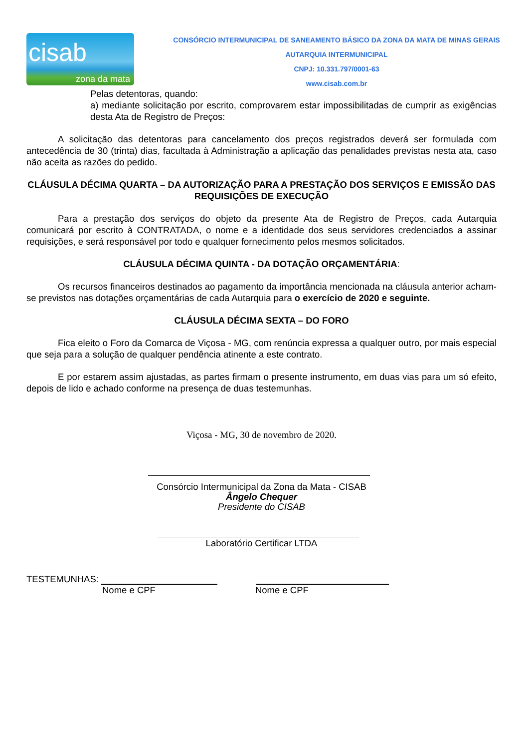cisab
zona da mata
CONSÓRCIO INTERMUNICIPAL DE SANEAMENTO BÁSICO DA ZONA DA MATA DE MINAS GERAIS
AUTARQUIA INTERMUNICIPAL
CNPJ: 10.331.797/0001-63
www.cisab.com.br
Pelas detentoras, quando:
a) mediante solicitação por escrito, comprovarem estar impossibilitadas de cumprir as exigências desta Ata de Registro de Preços:
A solicitação das detentoras para cancelamento dos preços registrados deverá ser formulada com antecedência de 30 (trinta) dias, facultada à Administração a aplicação das penalidades previstas nesta ata, caso não aceita as razões do pedido.
CLÁUSULA DÉCIMA QUARTA – DA AUTORIZAÇÃO PARA A PRESTAÇÃO DOS SERVIÇOS E EMISSÃO DAS REQUISIÇÕES DE EXECUÇÃO
Para a prestação dos serviços do objeto da presente Ata de Registro de Preços, cada Autarquia comunicará por escrito à CONTRATADA, o nome e a identidade dos seus servidores credenciados a assinar requisições, e será responsável por todo e qualquer fornecimento pelos mesmos solicitados.
CLÁUSULA DÉCIMA QUINTA - DA DOTAÇÃO ORÇAMENTÁRIA:
Os recursos financeiros destinados ao pagamento da importância mencionada na cláusula anterior acham-se previstos nas dotações orçamentárias de cada Autarquia para o exercício de 2020 e seguinte.
CLÁUSULA DÉCIMA SEXTA – DO FORO
Fica eleito o Foro da Comarca de Viçosa - MG, com renúncia expressa a qualquer outro, por mais especial que seja para a solução de qualquer pendência atinente a este contrato.
E por estarem assim ajustadas, as partes firmam o presente instrumento, em duas vias para um só efeito, depois de lido e achado conforme na presença de duas testemunhas.
Viçosa - MG, 30 de novembro de 2020.
Consórcio Intermunicipal da Zona da Mata - CISAB
Ângelo Chequer
Presidente do CISAB
Laboratório Certificar LTDA
TESTEMUNHAS:
Nome e CPF Nome e CPF